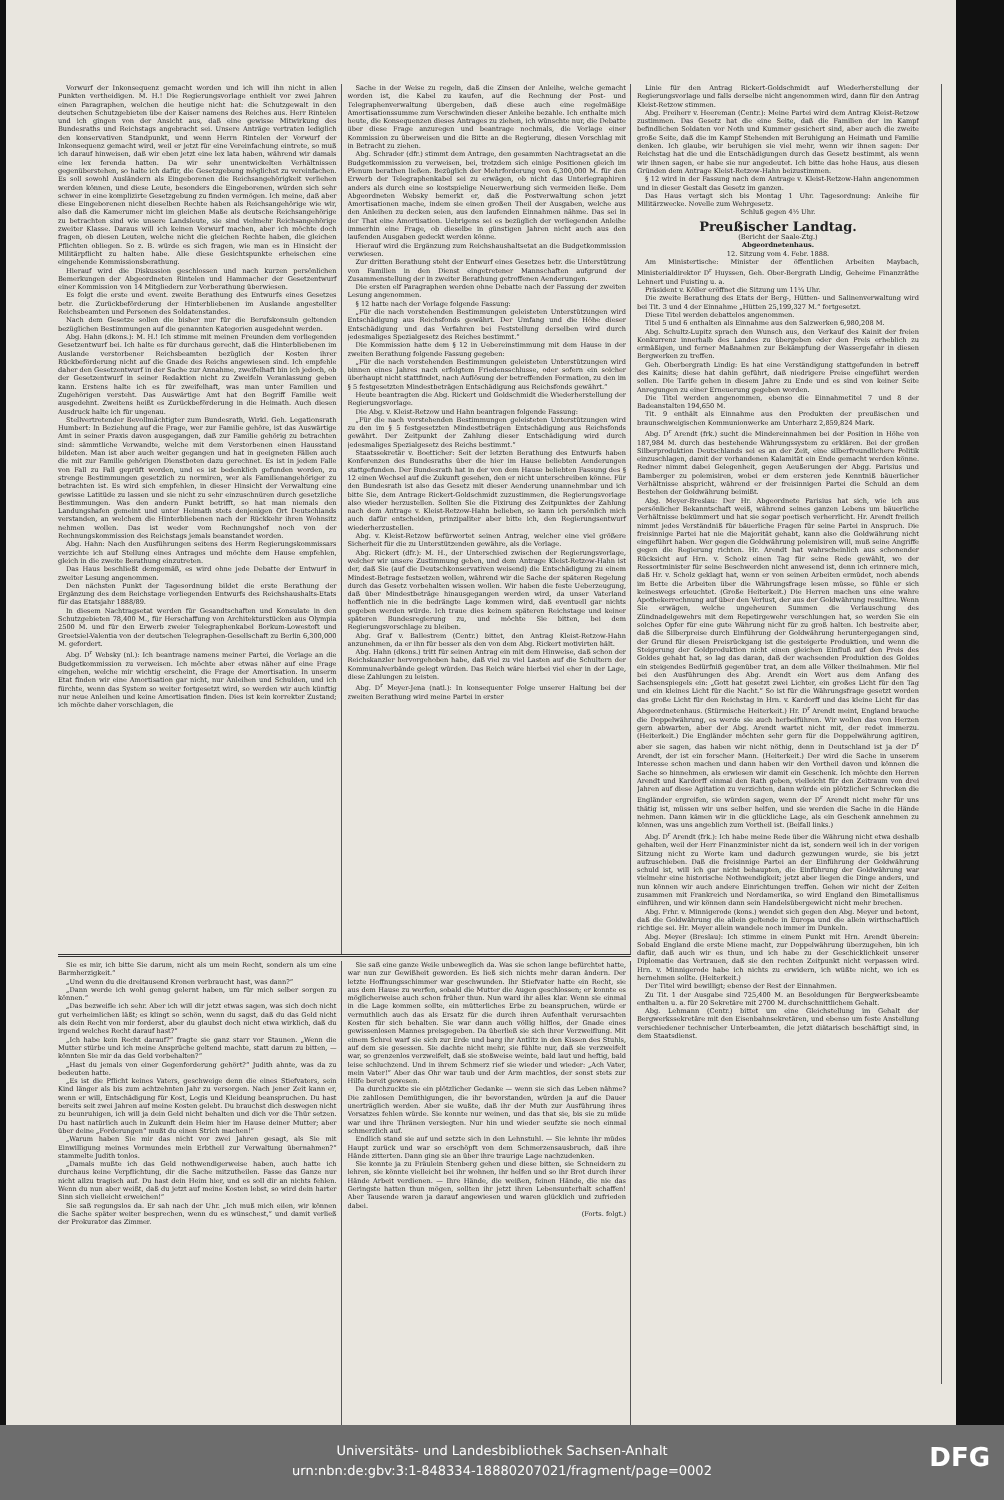Vorwurf der Inkonsequenz gemacht worden und ich will ihn nicht in allen Punkten vertheidigen. M. H.! Die Regierungsvorlage enthielt vor zwei Jahren einen Paragraphen, welchen die heutige nicht hat: die Schutzgewalt in den deutschen Schutzgebieten übe der Kaiser namens des Reiches aus. Herr Rintelen und ich gingen von der Ansicht aus, daß eine gewisse Mitwirkung des Bundesraths und Reichstags angebracht sei. Unsere Anträge vertraten lediglich den konservativen Standpunkt, und wenn Herrn Rintelen der Vorwurf der Inkonsequenz gemacht wird, weil er jetzt für eine Vereinfachung eintrete, so muß ich darauf hinweisen, daß wir eben jetzt eine lex lata haben, während wir damals eine lex ferenda hatten. Da wir sehr unentwickelten Verhältnissen gegenüberstehen, so halte ich dafür, die Gesetzgebung möglichst zu vereinfachen. Es soll sowohl Ausländern als Eingeborenen die Reichsangehörigkeit verliehen werden können, und diese Leute, besonders die Eingeborenen, würden sich sehr schwer in eine komplizirte Gesetzgebung zu finden vermögen. Ich meine, daß aber diese Eingeborenen nicht dieselben Rechte haben als Reichsangehörige wie wir, also daß die Kamerumer nicht im gleichen Maße als deutsche Reichsangehörige zu betrachten sind wie unsere Landsleute, sie sind vielmehr Reichsangehörige zweiter Klasse. Daraus will ich keinen Vorwurf machen, aber ich möchte doch fragen, ob diesen Leuten, welche nicht die gleichen Rechte haben, die gleichen Pflichten obliegen. So z. B. würde es sich fragen, wie man es in Hinsicht der Militärpflicht zu halten habe. Alle diese Gesichtspunkte erheischen eine eingehende Kommissionsberathung.
Hierauf wird die Diskussion geschlossen und nach kurzen persönlichen Bemerkungen der Abgeordneten Rintelen und Hammacher der Gesetzentwurf einer Kommission von 14 Mitgliedern zur Vorberathung überwiesen.
Es folgt die erste und event. zweite Berathung des Entwurfs eines Gesetzes betr. die Zurückbeförderung der Hinterbliebenen im Auslande angestellter Reichsbeamten und Personen des Soldatenstandes.
Nach dem Gesetze sollen die bisher nur für die Berufskonsuln geltenden bezüglichen Bestimmungen auf die genannten Kategorien ausgedehnt werden.
Abg. Hahn (dkons.): M. H.! Ich stimme mit meinen Freunden dem vorliegenden Gesetzentwurf bei. Ich halte es für durchaus gerecht, daß die Hinterbliebenen im Auslande verstorbener Reichsbeamten bezüglich der Kosten ihrer Rückbeförderung nicht auf die Gnade des Reichs angewiesen sind. Ich empfehle daher den Gesetzentwurf in der Sache zur Annahme, zweifelhaft bin ich jedoch, ob der Gesetzentwurf in seiner Redaktion nicht zu Zweifeln Veranlassung geben kann. Erstens halte ich es für zweifelhaft, was man unter Familien und Zugehörigen versteht. Das Auswärtige Amt hat den Begriff Familie weit ausgedehnt. Zweitens heißt es Zurückbeförderung in die Heimath. Auch diesen Ausdruck halte ich für ungenau.
Stellvertretender Bevollmächtigter zum Bundesrath, Wirkl. Geh. Legationsrath Humbert: In Beziehung auf die Frage, wer zur Familie gehöre, ist das Auswärtige Amt in seiner Praxis davon ausgegangen, daß zur Familie gehörig zu betrachten sind: sämmtliche Verwandte, welche mit dem Verstorbenen einen Hausstand bildeten. Man ist aber auch weiter gegangen und hat in geeigneten Fällen auch die mit zur Familie gehörigen Dienstboten dazu gerechnet. Es ist in jedem Falle von Fall zu Fall geprüft worden, und es ist bedenklich gefunden worden, zu strenge Bestimmungen gesetzlich zu normiren, wer als Familienangehöriger zu betrachten ist. Es wird sich empfehlen, in dieser Hinsicht der Verwaltung eine gewisse Latitüde zu lassen und sie nicht zu sehr einzuschnüren durch gesetzliche Bestimmungen. Was den andern Punkt betrifft, so hat man niemals den Landungshafen gemeint und unter Heimath stets denjenigen Ort Deutschlands verstanden, an welchem die Hinterbliebenen nach der Rückkehr ihren Wohnsitz nehmen wollen. Das ist weder vom Rechnungshof noch von der Rechnungskommission des Reichstags jemals beanstandet worden.
Abg. Hahn: Nach den Ausführungen seitens des Herrn Regierungskommissars verzichte ich auf Stellung eines Antrages und möchte dem Hause empfehlen, gleich in die zweite Berathung einzutreten.
Das Haus beschließt demgemäß, es wird ohne jede Debatte der Entwurf in zweiter Lesung angenommen.
Den nächsten Punkt der Tagesordnung bildet die erste Berathung der Ergänzung des dem Reichstage vorliegenden Entwurfs des Reichshaushalts-Etats für das Etatsjahr 1888/89.
In diesem Nachtragsetat werden für Gesandtschaften und Konsulate in den Schutzgebieten 78,400 M., für Herschaffung von Architekturstücken aus Olympia 2500 M. und für den Erwerb zweier Telegraphenkabel Borkum-Lowestoft und Greetsiel-Valentia von der deutschen Telegraphen-Gesellschaft zu Berlin 6,300,000 M. gefordert.
Abg. D<sup>r</sup> Websky (nl.): Ich beantrage namens meiner Partei, die Vorlage an die Budgetkommission zu verweisen. Ich möchte aber etwas näher auf eine Frage eingehen, welche mir wichtig erscheint, die Frage der Amortisation. In unserm Etat finden wir eine Amortisation gar nicht, nur Anleihen und Schulden, und ich fürchte, wenn das System so weiter fortgesetzt wird, so werden wir auch künftig nur neue Anleihen und keine Amortisation finden. Dies ist kein korrekter Zustand; ich möchte daher vorschlagen, die
Sache in der Weise zu regeln, daß die Zinsen der Anleihe, welche gemacht worden ist, die Kabel zu kaufen, auf die Rechnung der Post- und Telegraphenverwaltung übergeben, daß diese auch eine regelmäßige Amortisationssumme zum Verschwinden dieser Anleihe bezahle. Ich enthalte mich heute, die Konsequenzen dieses Antrages zu ziehen, ich wünschte nur, die Debatte über diese Frage anzuregen und beantrage nochmals, die Vorlage einer Kommission zu überweisen und die Bitte an die Regierung, diesen Vorschlag mit in Betracht zu ziehen.
Abg. Schrader (dfr.) stimmt dem Antrage, den gesammten Nachtragsetat an die Budgetkommission zu verweisen, bei, trotzdem sich einige Positionen gleich im Plenum berathen ließen. Bezüglich der Mehrforderung von 6,300,000 M. für den Erwerb der Telegraphenkabel sei zu erwägen, ob nicht das Unterlegraphiren anders als durch eine so kostspielige Neuerwerbung sich vermeiden ließe. Dem Abgeordneten Websky bemerkt er, daß die Postverwaltung schon jetzt Amortisationen mache, indem sie einen großen Theil der Ausgaben, welche aus den Anleihen zu decken seien, aus den laufenden Einnahmen nähme. Das sei in der That eine Amortisation. Uebrigens sei es bezüglich der vorliegenden Anleihe immerhin eine Frage, ob dieselbe in günstigen Jahren nicht auch aus den laufenden Ausgaben gedeckt werden könne.
Hierauf wird die Ergänzung zum Reichshaushaltsetat an die Budgetkommission verwiesen.
Zur dritten Berathung steht der Entwurf eines Gesetzes betr. die Unterstützung von Familien in den Dienst eingetretener Mannschaften aufgrund der Zusammenstellung der in zweiter Berathung getroffenen Aenderungen.
Die ersten elf Paragraphen werden ohne Debatte nach der Fassung der zweiten Lesung angenommen.
§ 12 hatte nach der Vorlage folgende Fassung:
„Für die nach vorstehenden Bestimmungen geleisteten Unterstützungen wird Entschädigung aus Reichsfonds gewährt. Der Umfang und die Höhe dieser Entschädigung und das Verfahren bei Feststellung derselben wird durch jedesmaliges Spezialgesetz des Reiches bestimmt.“
Die Kommission hatte dem § 12 in Uebereinstimmung mit dem Hause in der zweiten Berathung folgende Fassung gegeben:
„Für die nach vorstehenden Bestimmungen geleisteten Unterstützungen wird binnen eines Jahres nach erfolgtem Friedensschlusse, oder sofern ein solcher überhaupt nicht stattfindet, nach Auflösung der betreffenden Formation, zu den im § 5 festgesetzten Mindestbeträgen Entschädigung aus Reichsfonds gewährt.“
Heute beantragten die Abg. Rickert und Goldschmidt die Wiederherstellung der Regierungsvorlage.
Die Abg. v. Kleist-Retzow und Hahn beantragen folgende Fassung:
„Für die nach vorstehenden Bestimmungen geleisteten Unterstützungen wird zu den im § 5 festgesetzten Mindestbeträgen Entschädigung aus Reichsfonds gewährt. Der Zeitpunkt der Zahlung dieser Entschädigung wird durch jedesmaliges Spezialgesetz des Reichs bestimmt.“
Staatssekretär v. Boetticher: Seit der letzten Berathung des Entwurfs haben Konferenzen des Bundesraths über die hier im Hause beliebten Aenderungen stattgefunden. Der Bundesrath hat in der von dem Hause beliebten Fassung des § 12 einen Wechsel auf die Zukunft gesehen, den er nicht unterschreiben könne. Für den Bundesrath ist also das Gesetz mit dieser Aenderung unannehmbar und ich bitte Sie, dem Antrage Rickert-Goldschmidt zuzustimmen, die Regierungsvorlage also wieder herzustellen. Sollten Sie die Fixirung des Zeitpunktes der Zahlung nach dem Antrage v. Kleist-Retzow-Hahn belieben, so kann ich persönlich mich auch dafür entscheiden, prinzipaliter aber bitte ich, den Regierungsentwurf wiederherzustellen.
Abg. v. Kleist-Retzow befürwortet seinen Antrag, welcher eine viel größere Sicherheit für die zu Unterstützenden gewähre, als die Vorlage.
Abg. Rickert (dfr.): M. H., der Unterschied zwischen der Regierungsvorlage, welcher wir unsere Zustimmung geben, und dem Antrage Kleist-Retzow-Hahn ist der, daß Sie (auf die Deutschkonservativen weisend) die Entschädigung zu einem Mindest-Betrage festsetzen wollen, während wir die Sache der späteren Regelung durch das Gesetz vorbehalten wissen wollen. Wir haben die feste Ueberzeugung, daß über Mindestbeträge hinausgegangen werden wird, da unser Vaterland hoffentlich nie in die bedrängte Lage kommen wird, daß eventuell gar nichts gegeben werden würde. Ich traue dies keinem späteren Reichstage und keiner späteren Bundesregierung zu, und möchte Sie bitten, bei dem Regierungsvorschlage zu bleiben.
Abg. Graf v. Ballestrem (Centr.) bittet, den Antrag Kleist-Retzow-Hahn anzunehmen, da er ihn für besser als den von dem Abg. Rickert motivirten hält.
Abg. Hahn (dkons.) tritt für seinen Antrag ein mit dem Hinweise, daß schon der Reichskanzler hervorgehoben habe, daß viel zu viel Lasten auf die Schultern der Kommunalverbände gelegt würden. Das Reich wäre hierbei viel eher in der Lage, diese Zahlungen zu leisten.
Abg. D<sup>r</sup> Meyer-Jena (natl.): In konsequenter Folge unserer Haltung bei der zweiten Berathung wird meine Partei in erster
Sie es mir, ich bitte Sie darum, nicht als um mein Recht, sondern als um eine Barmherzigkeit.“
„Und wenn du die dreitausend Kronen verbraucht hast, was dann?“
„Dann werde ich wohl genug gelernt haben, um für mich selber sorgen zu können.“
„Das bezweifle ich sehr. Aber ich will dir jetzt etwas sagen, was sich doch nicht gut verheimlichen läßt; es klingt so schön, wenn du sagst, daß du das Geld nicht als dein Recht von mir forderst, aber du glaubst doch nicht etwa wirklich, daß du irgend welches Recht darauf hast?“
„Ich habe kein Recht darauf?“ fragte sie ganz starr vor Staunen. „Wenn die Mutter stürbe und ich meine Ansprüche geltend machte, statt darum zu bitten, — könnten Sie mir da das Geld vorbehalten?“
„Hast du jemals von einer Gegenforderung gehört?“ Judith ahnte, was da zu bedeuten hatte.
„Es ist die Pflicht keines Vaters, geschweige denn die eines Stiefvaters, sein Kind länger als bis zum achtzehnten Jahr zu versorgen. Nach jener Zeit kann er, wenn er will, Entschädigung für Kost, Logis und Kleidung beanspruchen. Du hast bereits seit zwei Jahren auf meine Kosten gelebt. Du brauchst dich deswegen nicht zu beunruhigen, ich will ja dein Geld nicht behalten und dich vor die Thür setzen. Du hast natürlich auch in Zukunft dein Heim hier im Hause deiner Mutter; aber über deine „Forderungen“ mußt du einen Strich machen!“
„Warum haben Sie mir das nicht vor zwei Jahren gesagt, als Sie mit Einwilligung meines Vormundes mein Erbtheil zur Verwaltung übernahmen?“ stammelte Judith tonlos.
„Damals mußte ich das Geld nothwendigerweise haben, auch hatte ich durchaus keine Verpflichtung, dir die Sache mitzutheilen. Fasse das Ganze nur nicht allzu tragisch auf. Du hast dein Heim hier, und es soll dir an nichts fehlen. Wenn du nun aber weißt, daß du jetzt auf meine Kosten lebst, so wird dein harter Sinn sich vielleicht erweichen!“
Sie saß regungslos da. Er sah nach der Uhr. „Ich muß mich eilen, wir können die Sache später weiter besprechen, wenn du es wünschest,“ und damit verließ der Prokurator das Zimmer.
Sie saß eine ganze Weile unbeweglich da. Was sie schon lange befürchtet hatte, war nun zur Gewißheit geworden. Es ließ sich nichts mehr daran ändern. Der letzte Hoffnungsschimmer war geschwunden. Ihr Stiefvater hatte ein Recht, sie aus dem Hause zu werfen, sobald die Mutter die Augen geschlossen; er konnte es möglicherweise auch schon früher thun. Nun ward ihr alles klar. Wenn sie einmal in die Lage kommen sollte, ein mütterliches Erbe zu beanspruchen, würde er vermuthlich auch das als Ersatz für die durch ihren Aufenthalt verursachten Kosten für sich behalten. Sie war dann auch völlig hilflos, der Gnade eines gewissenlosen Mannes preisgegeben. Da überließ sie sich ihrer Verzweiflung. Mit einem Schrei warf sie sich zur Erde und barg ihr Antlitz in den Kissen des Stuhls, auf dem sie gesessen. Sie dachte nicht mehr, sie fühlte nur, daß sie verzweifelt war, so grenzenlos verzweifelt, daß sie stoßweise weinte, bald laut und heftig, bald leise schluchzend. Und in ihrem Schmerz rief sie wieder und wieder: „Ach Vater, mein Vater!“ Aber das Ohr war taub und der Arm machtlos, der sonst stets zur Hilfe bereit gewesen.
Da durchzuckte sie ein plötzlicher Gedanke — wenn sie sich das Leben nähme? Die zahllosen Demüthigungen, die ihr bevorstanden, würden ja auf die Dauer unerträglich werden. Aber sie wußte, daß ihr der Muth zur Ausführung ihres Vorsatzes fehlen würde. Sie konnte nur weinen, und das that sie, bis sie zu müde war und ihre Thränen versiegten. Nur hin und wieder seufzte sie noch einmal schmerzlich auf.
Endlich stand sie auf und setzte sich in den Lehnstuhl. — Sie lehnte ihr müdes Haupt zurück und war so erschöpft von dem Schmerzensausbruch, daß ihre Hände zitterten. Dann ging sie an über ihre traurige Lage nachzudenken.
Sie konnte ja zu Fräulein Stenberg gehen und diese bitten, sie Schneidern zu lehren, sie könnte vielleicht bei ihr wohnen, ihr helfen und so ihr Brot durch ihrer Hände Arbeit verdienen. — Ihre Hände, die weißen, feinen Hände, die nie das Geringste hatten thun mögen, sollten ihr jetzt ihren Lebensunterhalt schaffen! Aber Tausende waren ja darauf angewiesen und waren glücklich und zufrieden dabei.
(Forts. folgt.)
Linie für den Antrag Rickert-Goldschmidt auf Wiederherstellung der Regierungsvorlage und falls derselbe nicht angenommen wird, dann für den Antrag Kleist-Retzow stimmen.
Abg. Freiherr v. Heereman (Centr.): Meine Partei wird dem Antrag Kleist-Retzow zustimmen. Das Gesetz hat die eine Seite, daß die Familien der im Kampf befindlichen Soldaten vor Noth und Kummer gesichert sind, aber auch die zweite große Seite, daß die im Kampf Stehenden mit Beruhigung an Heimath und Familie denken. Ich glaube, wir beruhigen sie viel mehr, wenn wir ihnen sagen: Der Reichstag hat die und die Entschädigungen durch das Gesetz bestimmt, als wenn wir ihnen sagen, er habe sie nur angedeutet. Ich bitte das hohe Haus, aus diesen Gründen dem Antrage Kleist-Retzow-Hahn beizustimmen.
§ 12 wird in der Fassung nach dem Antrage v. Kleist-Retzow-Hahn angenommen und in dieser Gestalt das Gesetz im ganzen.
Das Haus vertagt sich bis Montag 1 Uhr. Tagesordnung: Anleihe für Militärzwecke. Novelle zum Wehrgesetz.
Schluß gegen 4½ Uhr.
Preußischer Landtag.
(Bericht der Saale-Ztg.)
Abgeordnetenhaus.
12. Sitzung vom 4. Febr. 1888.
Am Ministertische: Minister der öffentlichen Arbeiten Maybach, Ministerialdirektor D<sup>r</sup> Huyssen, Geh. Ober-Bergrath Lindig, Geheime Finanzräthe Lehnert und Fuisting u. a.
Präsident v. Köller eröffnet die Sitzung um 11¼ Uhr.
Die zweite Berathung des Etats der Berg-, Hütten- und Salinenverwaltung wird bei Tit. 3 und 4 der Einnahme „Hütten 25,199,327 M.“ fortgesetzt.
Diese Titel werden debattelos angenommen.
Titel 5 und 6 enthalten als Einnahme aus den Salzwerken 6,980,208 M.
Abg. Schultz-Lupitz sprach den Wunsch aus, den Verkauf des Kainit der freien Konkurrenz innerhalb des Landes zu übergeben oder den Preis erheblich zu ermäßigen, und ferner Maßnahmen zur Bekämpfung der Wassergefahr in diesen Bergwerken zu treffen.
Geh. Oberbergrath Lindig: Es hat eine Verständigung stattgefunden in betreff des Kainits; diese hat dahin geführt, daß niedrigere Preise eingeführt werden sollen. Die Tarife gehen in diesem Jahre zu Ende und es sind von keiner Seite Anregungen zu einer Erneuerung gegeben worden.
Die Titel werden angenommen, ebenso die Einnahmetitel 7 und 8 der Badeanstalten 194,650 M.
Tit. 9 enthält als Einnahme aus den Produkten der preußischen und braunschweigischen Kommunionwerke am Unterharz 2,859,824 Mark.
Abg. D<sup>r</sup> Arendt (frk.) sucht die Mindereinnahmen bei der Position in Höhe von 187,984 M. durch das bestehende Währungssystem zu erklären. Bei der großen Silberproduktion Deutschlands sei es an der Zeit, eine silberfreundlichere Politik einzuschlagen, damit der vorhandenen Kalamität ein Ende gemacht werden könne. Redner nimmt dabei Gelegenheit, gegen Aeußerungen der Abgg. Parisius und Bamberger zu polemisiren, wobei er dem ersteren jede Kenntniß bäuerlicher Verhältnisse abspricht, während er der freisinnigen Partei die Schuld an dem Bestehen der Goldwährung beimißt.
Abg. Meyer-Breslau: Der Hr. Abgeordnete Parisius hat sich, wie ich aus persönlicher Bekanntschaft weiß, während seines ganzen Lebens um bäuerliche Verhältnisse bekümmert und hat sie sogar poetisch verherrlicht. Hr. Arendt freilich nimmt jedes Verständniß für bäuerliche Fragen für seine Partei in Anspruch. Die freisinnige Partei hat nie die Majorität gehabt, kann also die Goldwährung nicht eingeführt haben. Wer gegen die Goldwährung polemisiren will, muß seine Angriffe gegen die Regierung richten. Hr. Arendt hat wahrscheinlich aus schonender Rücksicht auf Hrn. v. Scholz einen Tag für seine Rede gewählt, wo der Ressortminister für seine Beschwerden nicht anwesend ist, denn ich erinnere mich, daß Hr. v. Scholz geklagt hat, wenn er von seinen Arbeiten ermüdet, noch abends im Bette die Arbeiten über die Währungsfrage lesen müsse, so fühle er sich keineswegs erleuchtet. (Große Heiterkeit.) Die Herren machen uns eine wahre Apothekerrechnung auf über den Verlust, der aus der Goldwährung resultire. Wenn Sie erwägen, welche ungeheuren Summen die Verlauschung des Zündnadelgewehrs mit dem Repetirgewehr verschlungen hat, so werden Sie ein solches Opfer für eine gute Währung nicht für zu groß halten. Ich bestreite aber, daß die Silberpreise durch Einführung der Goldwährung heruntergegangen sind, der Grund für diesen Preisrückgang ist die gesteigerte Produktion, und wenn die Steigerung der Goldproduktion nicht einen gleichen Einfluß auf den Preis des Goldes gehabt hat, so lag das daran, daß der wachsenden Produktion des Goldes ein steigendes Bedürfniß gegenüber trat, an dem alle Völker theilnahmen. Mir fiel bei den Ausführungen des Abg. Arendt ein Wort aus dem Anfang des Sachsenspiegels ein: „Gott hat gesetzt zwei Lichter, ein großes Licht für den Tag und ein kleines Licht für die Nacht.“ So ist für die Währungsfrage gesetzt worden das große Licht für den Reichstag in Hrn. v. Kardorff und das kleine Licht für das Abgeordnetenhaus. (Stürmische Heiterkeit.) Hr. D<sup>r</sup> Arendt meint, England brauche die Doppelwährung, es werde sie auch herbeiführen. Wir wollen das von Herzen gern abwarten, aber der Abg. Arendt wartet nicht mit, der redet immerzu. (Heiterkeit.) Die Engländer möchten sehr gern für die Doppelwährung agitiren, aber sie sagen, das haben wir nicht nöthig, denn in Deutschland ist ja der D<sup>r</sup> Arendt, der ist ein forscher Mann. (Heiterkeit.) Der wird die Sache in unserem Interesse schon machen und dann haben wir den Vortheil davon und können die Sache so hinnehmen, als erwiesen wir damit ein Geschenk. Ich möchte den Herren Arendt und Kardorff einmal den Rath geben, vielleicht für den Zeitraum von drei Jahren auf diese Agitation zu verzichten, dann würde ein plötzlicher Schrecken die Engländer ergreifen, sie würden sagen, wenn der D<sup>r</sup> Arendt nicht mehr für uns thätig ist, müssen wir uns selber helfen, und sie werden die Sache in die Hände nehmen. Dann kämen wir in die glückliche Lage, als ein Geschenk annehmen zu können, was uns angeblich zum Vortheil ist. (Beifall links.)
Abg. D<sup>r</sup> Arendt (frk.): Ich habe meine Rede über die Währung nicht etwa deshalb gehalten, weil der Herr Finanzminister nicht da ist, sondern weil ich in der vorigen Sitzung nicht zu Worte kam und dadurch gezwungen wurde, sie bis jetzt aufzuschieben. Daß die freisinnige Partei an der Einführung der Goldwährung schuld ist, will ich gar nicht behaupten, die Einführung der Goldwährung war vielmehr eine historische Nothwendigkeit; jetzt aber liegen die Dinge anders, und nun können wir auch andere Einrichtungen treffen. Gehen wir nicht der Zeiten zusammen mit Frankreich und Nordamerika, so wird England den Bimetallismus einführen, und wir können dann sein Handelsübergewicht nicht mehr brechen.
Abg. Frhr. v. Minnigerode (kons.) wendet sich gegen den Abg. Meyer und betont, daß die Goldwährung die allein geltende in Europa und die allein wirthschaftlich richtige sei. Hr. Meyer allein wandele noch immer im Dunkeln.
Abg. Meyer (Breslau): Ich stimme in einem Punkt mit Hrn. Arendt überein: Sobald England die erste Miene macht, zur Doppelwährung überzugehen, bin ich dafür, daß auch wir es thun, und ich habe zu der Geschicklichkeit unserer Diplomatie das Vertrauen, daß sie den rechten Zeitpunkt nicht verpassen wird. Hrn. v. Minnigerode habe ich nichts zu erwidern, ich wüßte nicht, wo ich es hernehmen sollte. (Heiterkeit.)
Der Titel wird bewilligt; ebenso der Rest der Einnahmen.
Zu Tit. 1 der Ausgabe sind 725,400 M. an Besoldungen für Bergwerksbeamte enthalten u. a. für 20 Sekretäre mit 2700 M. durchschnittlichem Gehalt.
Abg. Lehmann (Centr.) bittet um eine Gleichstellung im Gehalt der Bergwerkssekretäre mit den Eisenbahnsekretären, und ebenso um feste Anstellung verschiedener technischer Unterbeamten, die jetzt diätarisch beschäftigt sind, in dem Staatsdienst.
Universitäts- und Landesbibliothek Sachsen-Anhalt
urn:nbn:de:gbv:3:1-848334-18880207021/fragment/page=0002
DFG